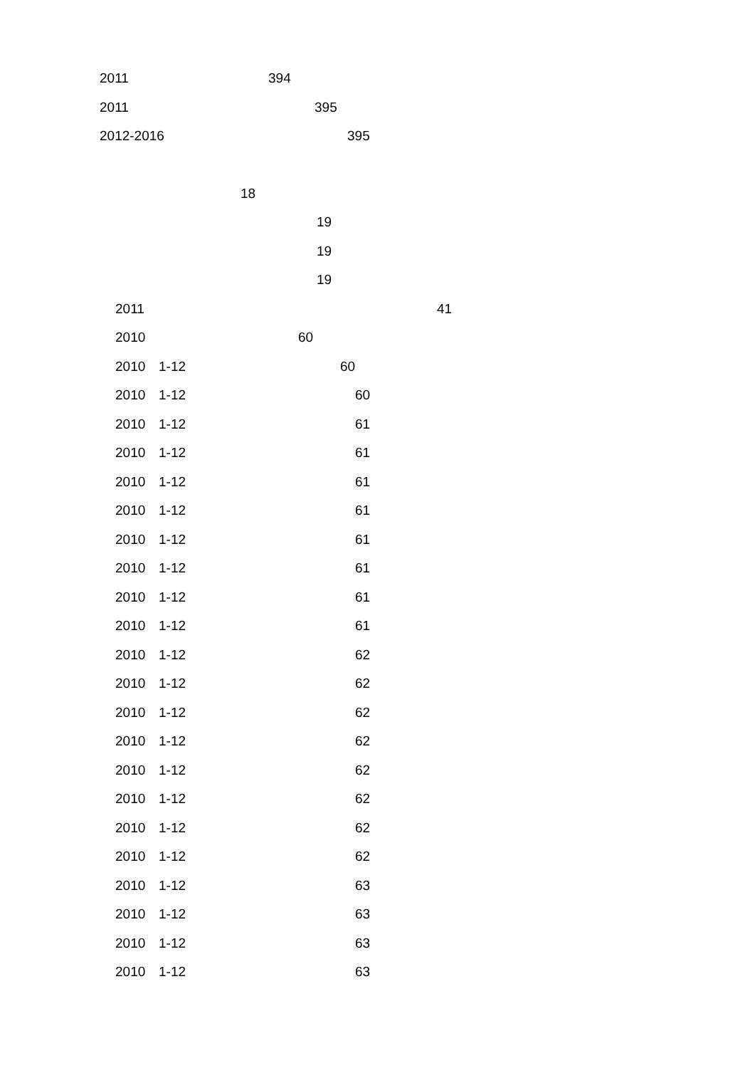2011 394
2011 395
2012-2016 395
18
19
19
19
2011 41
2010 60
2010 1-12 60
2010 1-12 60
2010 1-12 61
2010 1-12 61
2010 1-12 61
2010 1-12 61
2010 1-12 61
2010 1-12 61
2010 1-12 61
2010 1-12 61
2010 1-12 62
2010 1-12 62
2010 1-12 62
2010 1-12 62
2010 1-12 62
2010 1-12 62
2010 1-12 62
2010 1-12 62
2010 1-12 63
2010 1-12 63
2010 1-12 63
2010 1-12 63